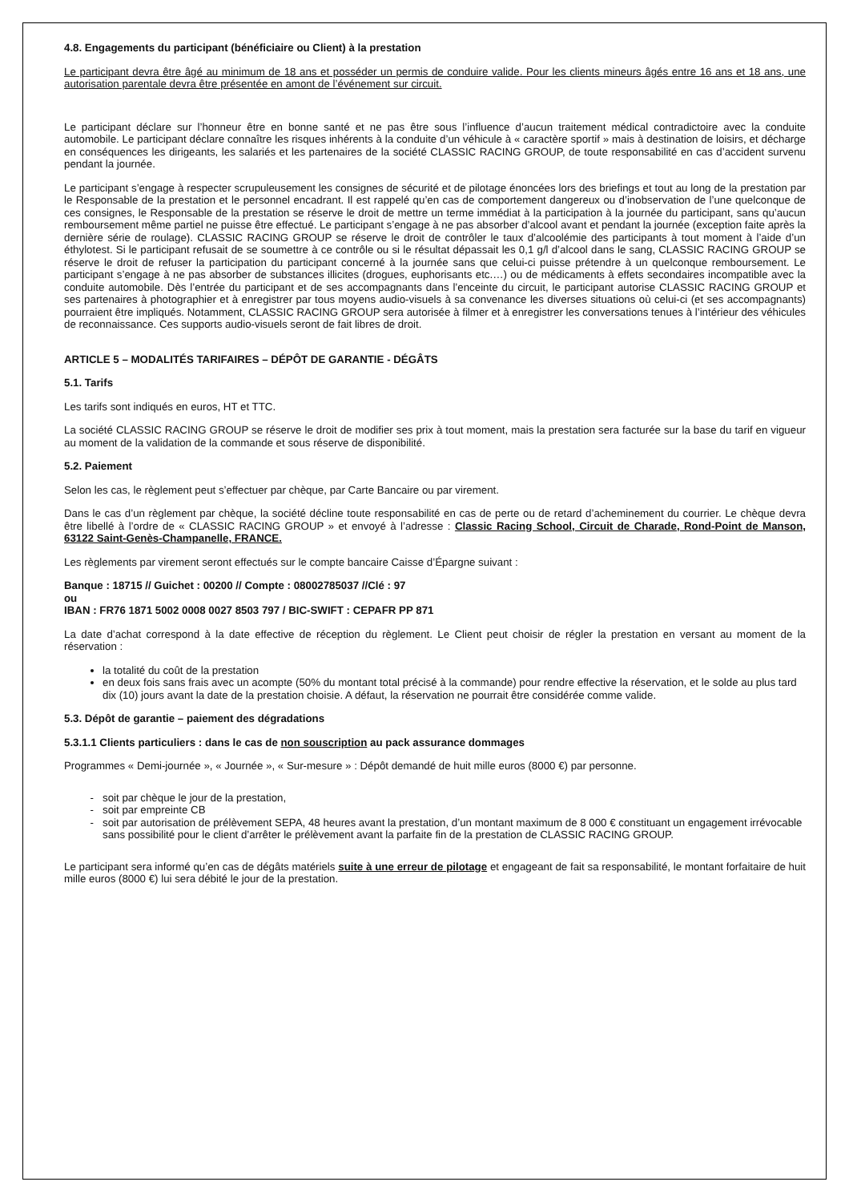4.8. Engagements du participant (bénéficiaire ou Client) à la prestation
Le participant devra être âgé au minimum de 18 ans et posséder un permis de conduire valide. Pour les clients mineurs âgés entre 16 ans et 18 ans, une autorisation parentale devra être présentée en amont de l’événement sur circuit.
Le participant déclare sur l’honneur être en bonne santé et ne pas être sous l’influence d’aucun traitement médical contradictoire avec la conduite automobile. Le participant déclare connaître les risques inhérents à la conduite d’un véhicule à « caractère sportif » mais à destination de loisirs, et décharge en conséquences les dirigeants, les salariés et les partenaires de la société CLASSIC RACING GROUP, de toute responsabilité en cas d’accident survenu pendant la journée.
Le participant s’engage à respecter scrupuleusement les consignes de sécurité et de pilotage énoncées lors des briefings et tout au long de la prestation par le Responsable de la prestation et le personnel encadrant. Il est rappelé qu’en cas de comportement dangereux ou d’inobservation de l’une quelconque de ces consignes, le Responsable de la prestation se réserve le droit de mettre un terme immédiat à la participation à la journée du participant, sans qu’aucun remboursement même partiel ne puisse être effectué. Le participant s’engage à ne pas absorber d’alcool avant et pendant la journée (exception faite après la dernière série de roulage). CLASSIC RACING GROUP se réserve le droit de contrôler le taux d’alcoolémie des participants à tout moment à l’aide d’un éthylotest. Si le participant refusait de se soumettre à ce contrôle ou si le résultat dépassait les 0,1 g/l d’alcool dans le sang, CLASSIC RACING GROUP se réserve le droit de refuser la participation du participant concerné à la journée sans que celui-ci puisse prétendre à un quelconque remboursement. Le participant s’engage à ne pas absorber de substances illicites (drogues, euphorisants etc.…) ou de médicaments à effets secondaires incompatible avec la conduite automobile. Dès l’entrée du participant et de ses accompagnants dans l’enceinte du circuit, le participant autorise CLASSIC RACING GROUP et ses partenaires à photographier et à enregistrer par tous moyens audio-visuels à sa convenance les diverses situations où celui-ci (et ses accompagnants) pourraient être impliqués. Notamment, CLASSIC RACING GROUP sera autorisée à filmer et à enregistrer les conversations tenues à l’intérieur des véhicules de reconnaissance. Ces supports audio-visuels seront de fait libres de droit.
ARTICLE 5 – MODALITÉS TARIFAIRES – DÉPÔT DE GARANTIE - DÉGÂTS
5.1. Tarifs
Les tarifs sont indiqués en euros, HT et TTC.
La société CLASSIC RACING GROUP se réserve le droit de modifier ses prix à tout moment, mais la prestation sera facturée sur la base du tarif en vigueur au moment de la validation de la commande et sous réserve de disponibilité.
5.2. Paiement
Selon les cas, le règlement peut s’effectuer par chèque, par Carte Bancaire ou par virement.
Dans le cas d’un règlement par chèque, la société décline toute responsabilité en cas de perte ou de retard d’acheminement du courrier. Le chèque devra être libellé à l’ordre de « CLASSIC RACING GROUP » et envoyé à l’adresse : Classic Racing School, Circuit de Charade, Rond-Point de Manson, 63122 Saint-Genès-Champanelle, FRANCE.
Les règlements par virement seront effectués sur le compte bancaire Caisse d’Épargne suivant :
Banque : 18715 // Guichet : 00200 // Compte : 08002785037 //Clé : 97
ou
IBAN : FR76 1871 5002 0008 0027 8503 797 / BIC-SWIFT : CEPAFR PP 871
La date d’achat correspond à la date effective de réception du règlement. Le Client peut choisir de régler la prestation en versant au moment de la réservation :
la totalité du coût de la prestation
en deux fois sans frais avec un acompte (50% du montant total précisé à la commande) pour rendre effective la réservation, et le solde au plus tard dix (10) jours avant la date de la prestation choisie. A défaut, la réservation ne pourrait être considérée comme valide.
5.3. Dépôt de garantie – paiement des dégradations
5.3.1.1 Clients particuliers : dans le cas de non souscription au pack assurance dommages
Programmes « Demi-journée », « Journée », « Sur-mesure » : Dépôt demandé de huit mille euros (8000 €) par personne.
soit par chèque le jour de la prestation,
soit par empreinte CB
soit par autorisation de prélèvement SEPA, 48 heures avant la prestation, d’un montant maximum de 8 000 € constituant un engagement irrévocable sans possibilité pour le client d’arrêter le prélèvement avant la parfaite fin de la prestation de CLASSIC RACING GROUP.
Le participant sera informé qu’en cas de dégâts matériels suite à une erreur de pilotage et engageant de fait sa responsabilité, le montant forfaitaire de huit mille euros (8000 €) lui sera débité le jour de la prestation.